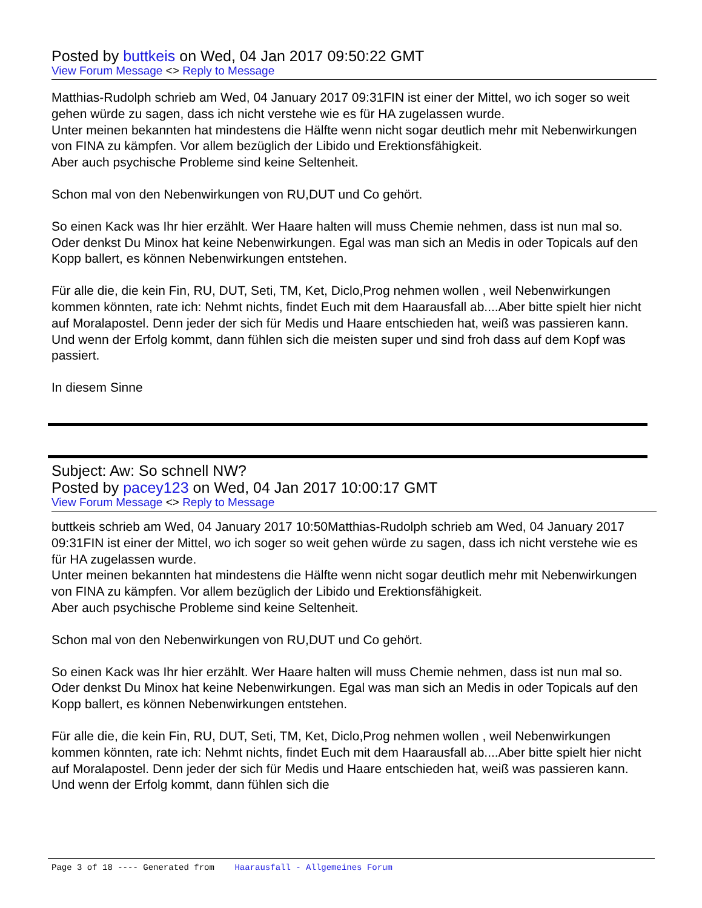Posted by buttkeis on Wed, 04 Jan 2017 09:50:22 GMT
View Forum Message <> Reply to Message
Matthias-Rudolph schrieb am Wed, 04 January 2017 09:31FIN ist einer der Mittel, wo ich soger so weit gehen würde zu sagen, dass ich nicht verstehe wie es für HA zugelassen wurde.
Unter meinen bekannten hat mindestens die Hälfte wenn nicht sogar deutlich mehr mit Nebenwirkungen von FINA zu kämpfen. Vor allem bezüglich der Libido und Erektionsfähigkeit.
Aber auch psychische Probleme sind keine Seltenheit.
Schon mal von den Nebenwirkungen von RU,DUT und Co gehört.
So einen Kack was Ihr hier erzählt. Wer Haare halten will muss Chemie nehmen, dass ist nun mal so. Oder denkst Du Minox hat keine Nebenwirkungen. Egal was man sich an Medis in oder Topicals auf den Kopp ballert, es können Nebenwirkungen entstehen.
Für alle die, die kein Fin, RU, DUT, Seti, TM, Ket, Diclo,Prog nehmen wollen , weil Nebenwirkungen kommen könnten, rate ich: Nehmt nichts, findet Euch mit dem Haarausfall ab....Aber bitte spielt hier nicht auf Moralapostel. Denn jeder der sich für Medis und Haare entschieden hat, weiß was passieren kann. Und wenn der Erfolg kommt, dann fühlen sich die meisten super und sind froh dass auf dem Kopf was passiert.
In diesem Sinne
Subject: Aw: So schnell NW?
Posted by pacey123 on Wed, 04 Jan 2017 10:00:17 GMT
View Forum Message <> Reply to Message
buttkeis schrieb am Wed, 04 January 2017 10:50Matthias-Rudolph schrieb am Wed, 04 January 2017 09:31FIN ist einer der Mittel, wo ich soger so weit gehen würde zu sagen, dass ich nicht verstehe wie es für HA zugelassen wurde.
Unter meinen bekannten hat mindestens die Hälfte wenn nicht sogar deutlich mehr mit Nebenwirkungen von FINA zu kämpfen. Vor allem bezüglich der Libido und Erektionsfähigkeit.
Aber auch psychische Probleme sind keine Seltenheit.
Schon mal von den Nebenwirkungen von RU,DUT und Co gehört.
So einen Kack was Ihr hier erzählt. Wer Haare halten will muss Chemie nehmen, dass ist nun mal so. Oder denkst Du Minox hat keine Nebenwirkungen. Egal was man sich an Medis in oder Topicals auf den Kopp ballert, es können Nebenwirkungen entstehen.
Für alle die, die kein Fin, RU, DUT, Seti, TM, Ket, Diclo,Prog nehmen wollen , weil Nebenwirkungen kommen könnten, rate ich: Nehmt nichts, findet Euch mit dem Haarausfall ab....Aber bitte spielt hier nicht auf Moralapostel. Denn jeder der sich für Medis und Haare entschieden hat, weiß was passieren kann. Und wenn der Erfolg kommt, dann fühlen sich die
Page 3 of 18 ---- Generated from Haarausfall - Allgemeines Forum